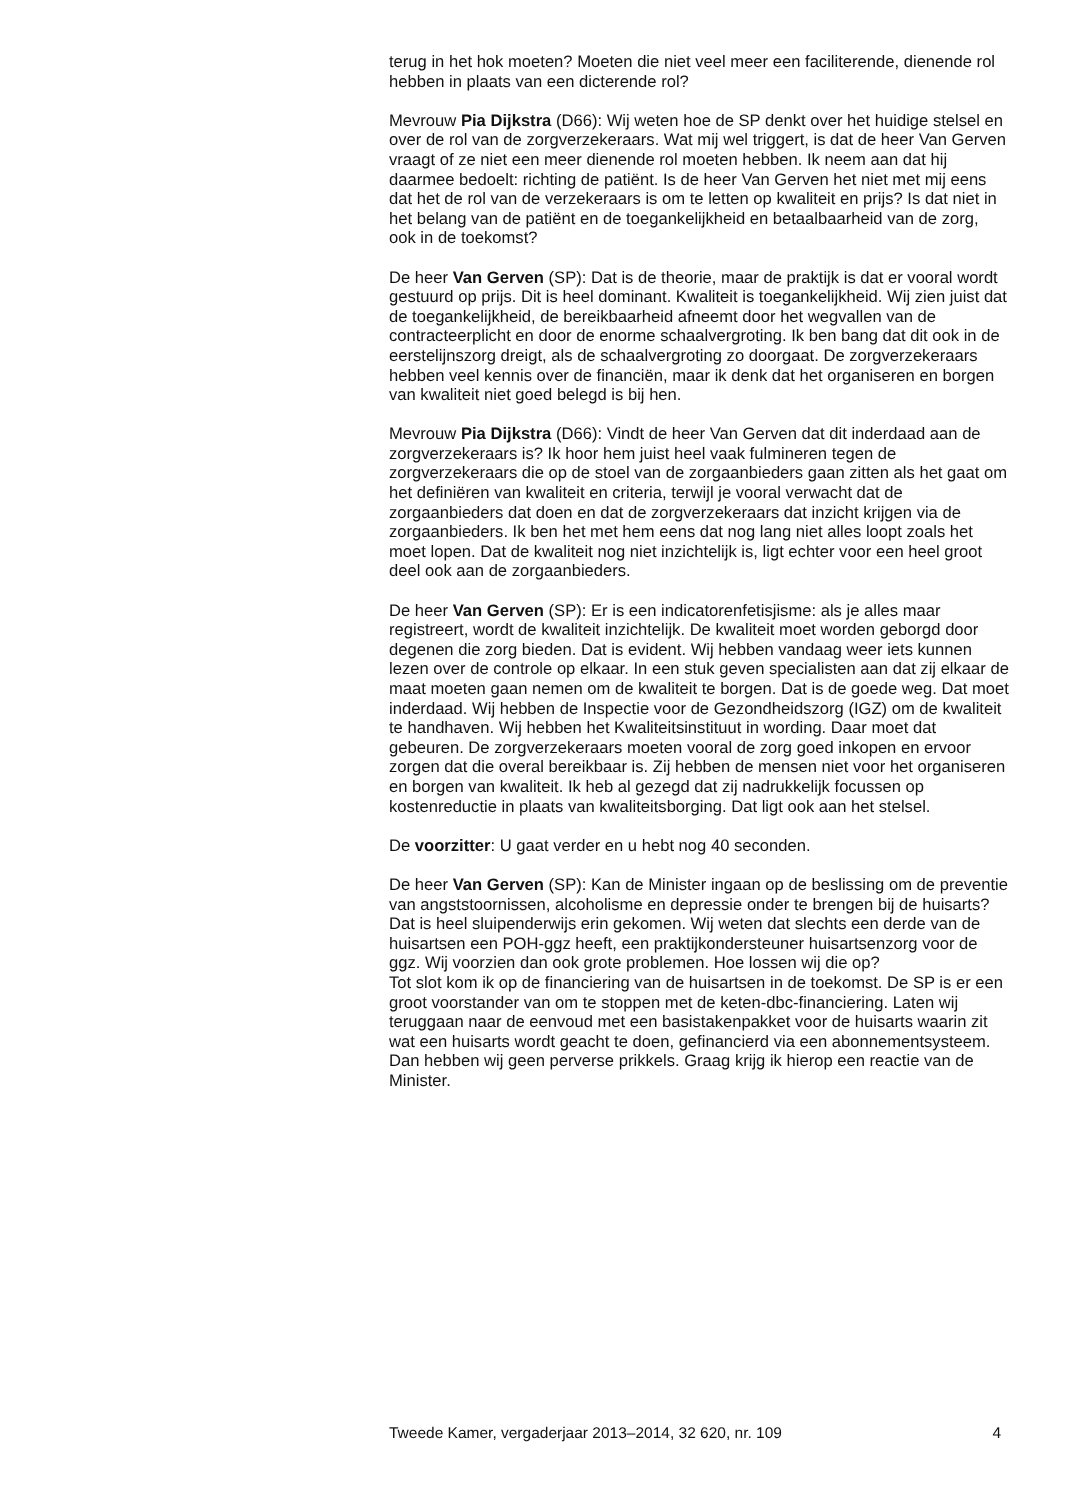terug in het hok moeten? Moeten die niet veel meer een faciliterende, dienende rol hebben in plaats van een dicterende rol?
Mevrouw Pia Dijkstra (D66): Wij weten hoe de SP denkt over het huidige stelsel en over de rol van de zorgverzekeraars. Wat mij wel triggert, is dat de heer Van Gerven vraagt of ze niet een meer dienende rol moeten hebben. Ik neem aan dat hij daarmee bedoelt: richting de patiënt. Is de heer Van Gerven het niet met mij eens dat het de rol van de verzekeraars is om te letten op kwaliteit en prijs? Is dat niet in het belang van de patiënt en de toegankelijkheid en betaalbaarheid van de zorg, ook in de toekomst?
De heer Van Gerven (SP): Dat is de theorie, maar de praktijk is dat er vooral wordt gestuurd op prijs. Dit is heel dominant. Kwaliteit is toegankelijkheid. Wij zien juist dat de toegankelijkheid, de bereikbaarheid afneemt door het wegvallen van de contracteerplicht en door de enorme schaalvergroting. Ik ben bang dat dit ook in de eerstelijnszorg dreigt, als de schaalvergroting zo doorgaat. De zorgverzekeraars hebben veel kennis over de financiën, maar ik denk dat het organiseren en borgen van kwaliteit niet goed belegd is bij hen.
Mevrouw Pia Dijkstra (D66): Vindt de heer Van Gerven dat dit inderdaad aan de zorgverzekeraars is? Ik hoor hem juist heel vaak fulmineren tegen de zorgverzekeraars die op de stoel van de zorgaanbieders gaan zitten als het gaat om het definiëren van kwaliteit en criteria, terwijl je vooral verwacht dat de zorgaanbieders dat doen en dat de zorgverzekeraars dat inzicht krijgen via de zorgaanbieders. Ik ben het met hem eens dat nog lang niet alles loopt zoals het moet lopen. Dat de kwaliteit nog niet inzichtelijk is, ligt echter voor een heel groot deel ook aan de zorgaanbieders.
De heer Van Gerven (SP): Er is een indicatorenfetisjisme: als je alles maar registreert, wordt de kwaliteit inzichtelijk. De kwaliteit moet worden geborgd door degenen die zorg bieden. Dat is evident. Wij hebben vandaag weer iets kunnen lezen over de controle op elkaar. In een stuk geven specialisten aan dat zij elkaar de maat moeten gaan nemen om de kwaliteit te borgen. Dat is de goede weg. Dat moet inderdaad. Wij hebben de Inspectie voor de Gezondheidszorg (IGZ) om de kwaliteit te handhaven. Wij hebben het Kwaliteitsinstituut in wording. Daar moet dat gebeuren. De zorgverzekeraars moeten vooral de zorg goed inkopen en ervoor zorgen dat die overal bereikbaar is. Zij hebben de mensen niet voor het organiseren en borgen van kwaliteit. Ik heb al gezegd dat zij nadrukkelijk focussen op kostenreductie in plaats van kwaliteitsborging. Dat ligt ook aan het stelsel.
De voorzitter: U gaat verder en u hebt nog 40 seconden.
De heer Van Gerven (SP): Kan de Minister ingaan op de beslissing om de preventie van angststoornissen, alcoholisme en depressie onder te brengen bij de huisarts? Dat is heel sluipenderwijs erin gekomen. Wij weten dat slechts een derde van de huisartsen een POH-ggz heeft, een praktijkondersteuner huisartsenzorg voor de ggz. Wij voorzien dan ook grote problemen. Hoe lossen wij die op?
Tot slot kom ik op de financiering van de huisartsen in de toekomst. De SP is er een groot voorstander van om te stoppen met de keten-dbc-financiering. Laten wij teruggaan naar de eenvoud met een basistakenpakket voor de huisarts waarin zit wat een huisarts wordt geacht te doen, gefinancierd via een abonnementsysteem. Dan hebben wij geen perverse prikkels. Graag krijg ik hierop een reactie van de Minister.
Tweede Kamer, vergaderjaar 2013–2014, 32 620, nr. 109 4